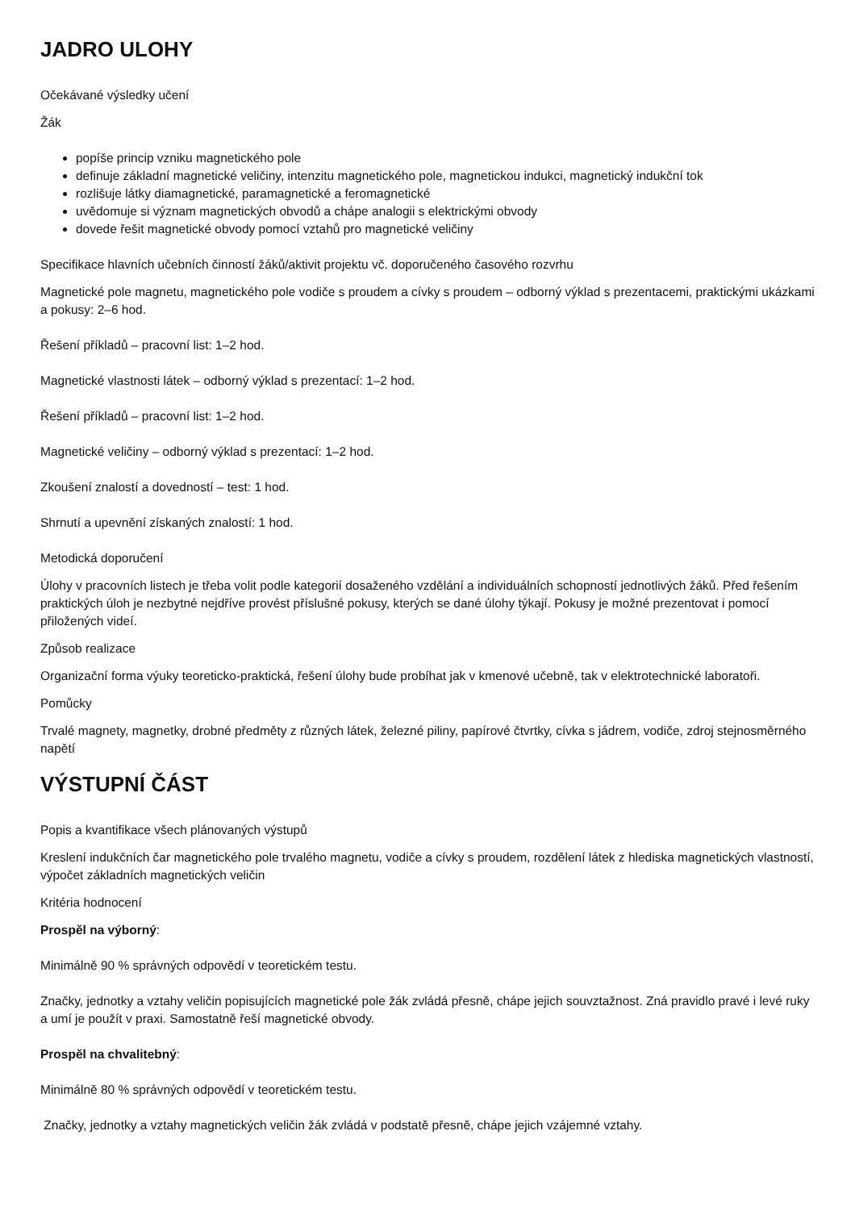JADRO ULOHY
Očekávané výsledky učení
Žák
popíše princip vzniku magnetického pole
definuje základní magnetické veličiny, intenzitu magnetického pole, magnetickou indukci, magnetický indukční tok
rozlišuje látky diamagnetické, paramagnetické a feromagnetické
uvědomuje si význam magnetických obvodů a chápe analogii s elektrickými obvody
dovede řešit magnetické obvody pomocí vztahů pro magnetické veličiny
Specifikace hlavních učebních činností žáků/aktivit projektu vč. doporučeného časového rozvrhu
Magnetické pole magnetu, magnetického pole vodiče s proudem a cívky s proudem – odborný výklad s prezentacemi, praktickými ukázkami a pokusy: 2–6 hod.
Řešení příkladů – pracovní list: 1–2 hod.
Magnetické vlastnosti látek – odborný výklad s prezentací: 1–2 hod.
Řešení příkladů – pracovní list: 1–2 hod.
Magnetické veličiny – odborný výklad s prezentací: 1–2 hod.
Zkoušení znalostí a dovedností – test: 1 hod.
Shrnutí a upevnění získaných znalostí: 1 hod.
Metodická doporučení
Úlohy v pracovních listech je třeba volit podle kategorií dosaženého vzdělání a individuálních schopností jednotlivých žáků. Před řešením praktických úloh je nezbytné nejdříve provést příslušné pokusy, kterých se dané úlohy týkají. Pokusy je možné prezentovat i pomocí přiložených videí.
Způsob realizace
Organizační forma výuky teoreticko-praktická, řešení úlohy bude probíhat jak v kmenové učebně, tak v elektrotechnické laboratoři.
Pomůcky
Trvalé magnety, magnetky, drobné předměty z různých látek, železné piliny, papírové čtvrtky, cívka s jádrem, vodiče, zdroj stejnosměrného napětí
VÝSTUPNÍ ČÁST
Popis a kvantifikace všech plánovaných výstupů
Kreslení indukčních čar magnetického pole trvalého magnetu, vodiče a cívky s proudem, rozdělení látek z hlediska magnetických vlastností, výpočet základních magnetických veličin
Kritéria hodnocení
Prospěl na výborný:
Minimálně 90 % správných odpovědí v teoretickém testu.
Značky, jednotky a vztahy veličin popisujících magnetické pole žák zvládá přesně, chápe jejich souvztažnost. Zná pravidlo pravé i levé ruky a umí je použít v praxi. Samostatně řeší magnetické obvody.
Prospěl na chvalitebný:
Minimálně 80 % správných odpovědí v teoretickém testu.
Značky, jednotky a vztahy magnetických veličin žák zvládá v podstatě přesně, chápe jejich vzájemné vztahy.